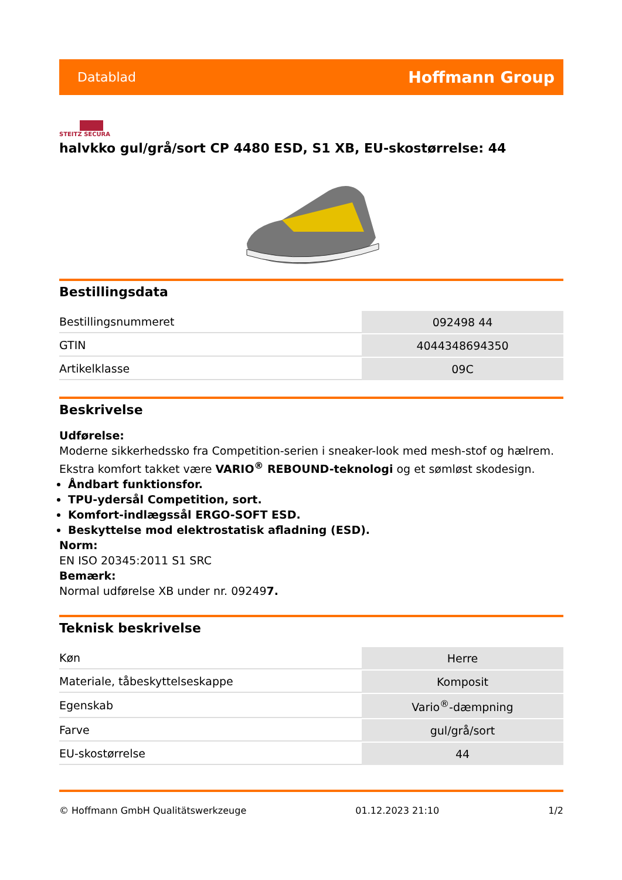Datablad Hoffmann Group
STEITZ SECURA
halvkko gul/grå/sort CP 4480 ESD, S1 XB, EU-skostørrelse: 44
Bestillingsdata
| Bestillingsnummeret | 092498 44 |
| GTIN | 4044348694350 |
| Artikelklasse | 09C |
Beskrivelse
Udførelse:
Moderne sikkerhedssko fra Competition-serien i sneaker-look med mesh-stof og hælrem. Ekstra komfort takket være VARIO<sup>®</sup> REBOUND-teknologi og et sømløst skodesign.
Åndbart funktionsfor.
TPU-ydersål Competition, sort.
Komfort-indlægssål ERGO-SOFT ESD.
Beskyttelse mod elektrostatisk afladning (ESD).
Norm:
EN ISO 20345:2011 S1 SRC
Bemærk:
Normal udførelse XB under nr. 092497.
Teknisk beskrivelse
| Køn | Herre |
| Materiale, tåbeskyttelseskappe | Komposit |
| Egenskab | Vario<sup>®</sup>-dæmpning |
| Farve | gul/grå/sort |
| EU-skostørrelse | 44 |
© Hoffmann GmbH Qualitätswerkzeuge 01.12.2023 21:10 1/2